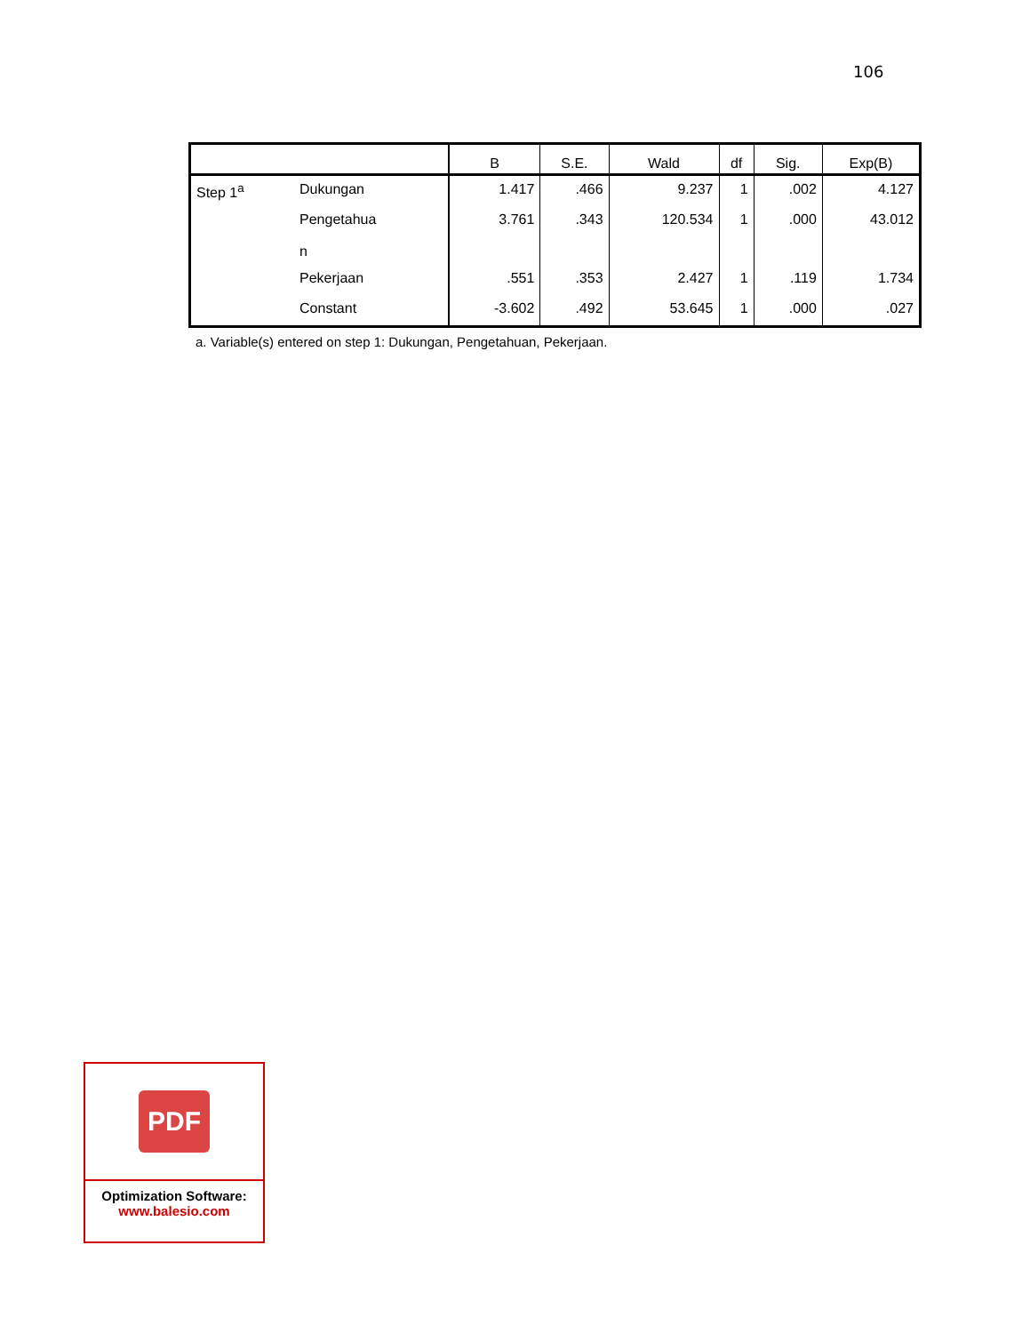106
| | | B | S.E. | Wald | df | Sig. | Exp(B) |
| --- | --- | --- | --- | --- | --- | --- | --- |
| Step 1<sup>a</sup> | Dukungan | 1.417 | .466 | 9.237 | 1 | .002 | 4.127 |
| | Pengetahua n | 3.761 | .343 | 120.534 | 1 | .000 | 43.012 |
| | Pekerjaan | .551 | .353 | 2.427 | 1 | .119 | 1.734 |
| | Constant | -3.602 | .492 | 53.645 | 1 | .000 | .027 |
a. Variable(s) entered on step 1: Dukungan, Pengetahuan, Pekerjaan.
PDF
Optimization Software:
www.balesio.com